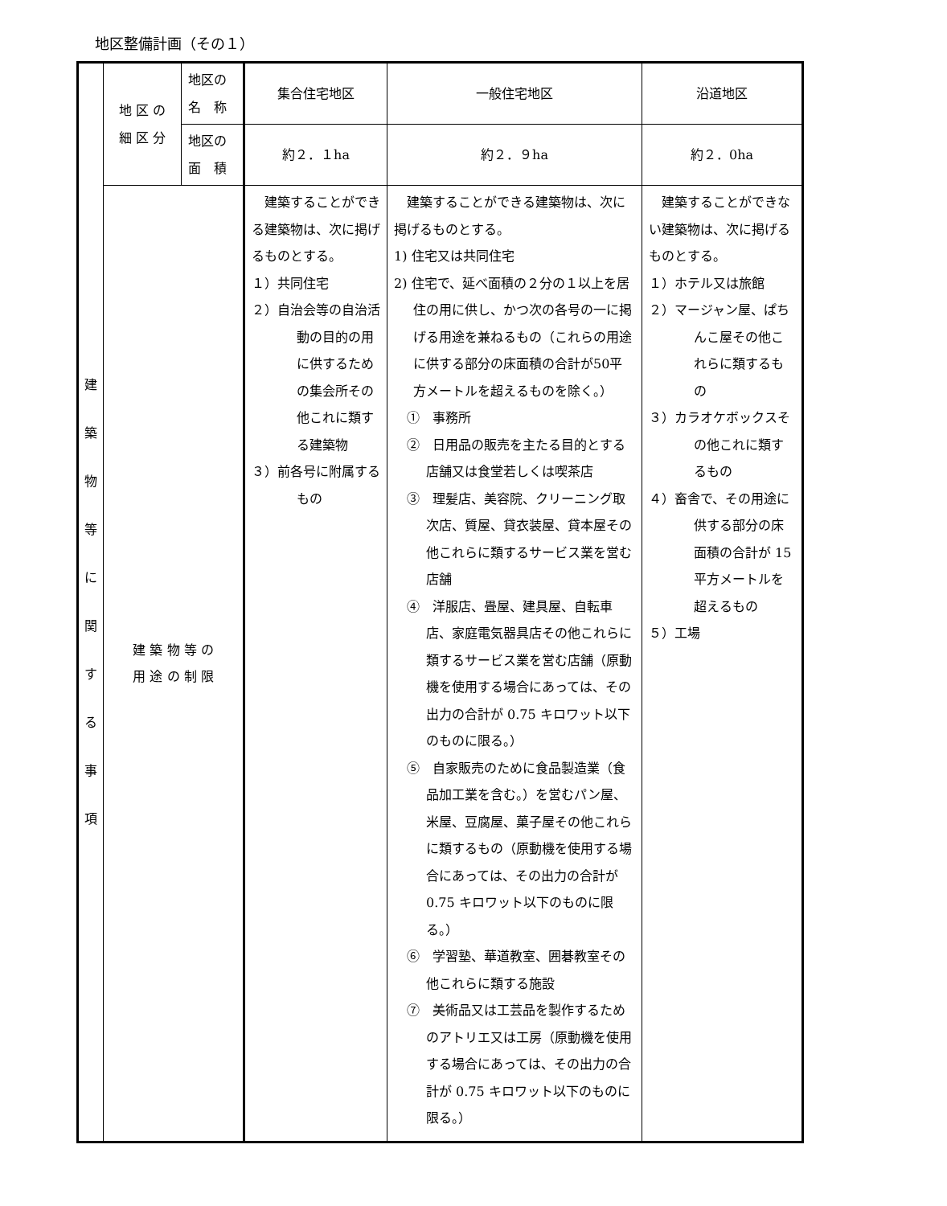地区整備計画（その１）
| 建 築 物 等 に 関 す る 事 項 | 地 区 の 細 区 分 | 地区の 名 称 | 集合住宅地区 | 一般住宅地区 | 沿道地区 |
| | | 地区の 面 積 | 約２．１ha | 約２．９ha | 約２．0ha |
| | 建 築 物 等 の 用 途 の 制 限 | | 建築することができる建築物は、次に掲げるものとする。 １）共同住宅 ２）自治会等の自治活動の目的の用に供するための集会所その他これに類する建築物 ３）前各号に附属するもの | 建築することができる建築物は、次に掲げるものとする。 1) 住宅又は共同住宅 2) 住宅で、延べ面積の２分の１以上を居住の用に供し、かつ次の各号の一に掲げる用途を兼ねるもの（これらの用途に供する部分の床面積の合計が50平方メートルを超えるものを除く。） ① 事務所 ② 日用品の販売を主たる目的とする店舗又は食堂若しくは喫茶店 ③ 理髪店、美容院、クリーニング取次店、質屋、貸衣装屋、貸本屋その他これらに類するサービス業を営む店舗 ④ 洋服店、畳屋、建具屋、自転車店、家庭電気器具店その他これらに類するサービス業を営む店舗（原動機を使用する場合にあっては、その出力の合計が 0.75 キロワット以下のものに限る。） ⑤ 自家販売のために食品製造業（食品加工業を含む。）を営むパン屋、米屋、豆腐屋、菓子屋その他これらに類するもの（原動機を使用する場合にあっては、その出力の合計が 0.75 キロワット以下のものに限る。） ⑥ 学習塾、華道教室、囲碁教室その他これらに類する施設 ⑦ 美術品又は工芸品を製作するためのアトリエ又は工房（原動機を使用する場合にあっては、その出力の合計が 0.75 キロワット以下のものに限る。） | 建築することができない建築物は、次に掲げるものとする。 １）ホテル又は旅館 ２）マージャン屋、ぱちんこ屋その他これらに類するもの ３）カラオケボックスその他これに類するもの ４）畜舎で、その用途に供する部分の床面積の合計が 15 平方メートルを超えるもの ５）工場 |